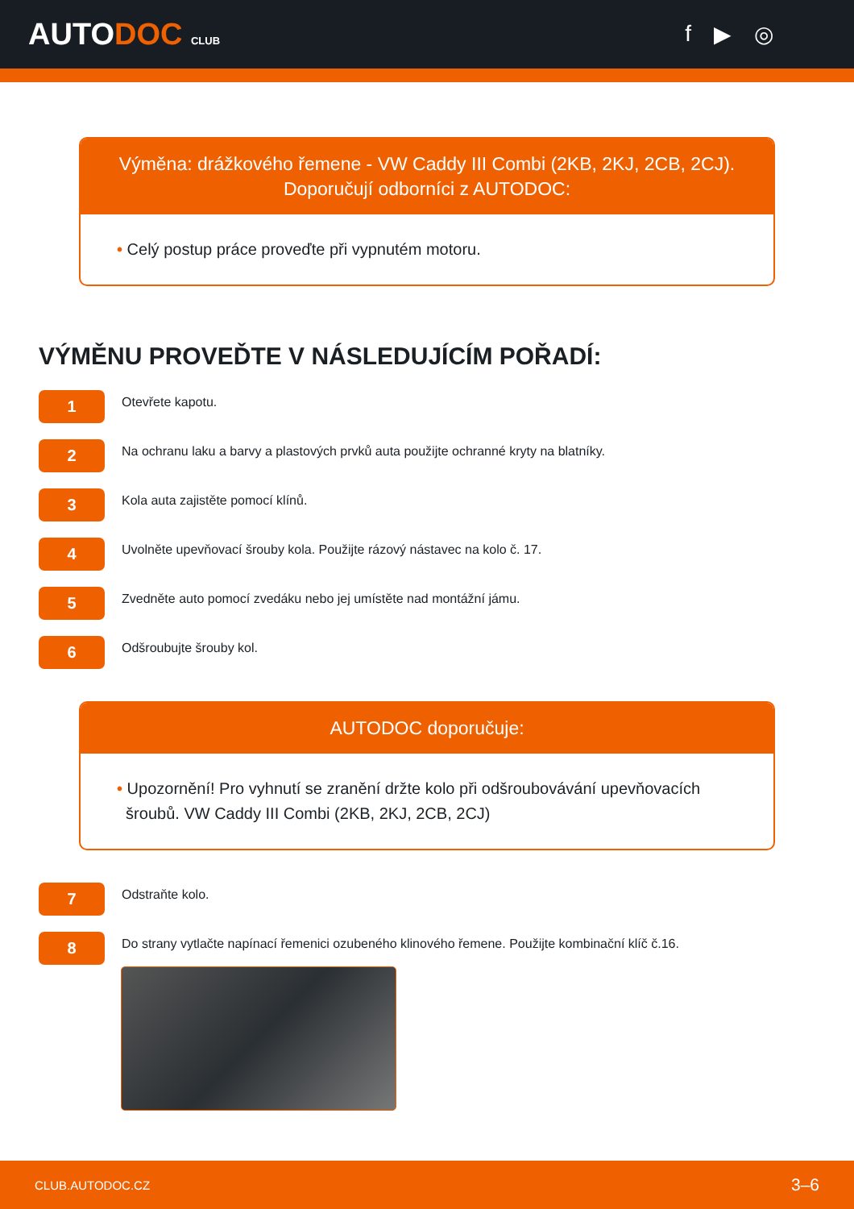AUTODOC CLUB
f ▶ ◎
Výměna: drážkového řemene - VW Caddy III Combi (2KB, 2KJ, 2CB, 2CJ).
Doporučují odborníci z AUTODOC:
• Celý postup práce proveďte při vypnutém motoru.
VÝMĚNU PROVEĎTE V NÁSLEDUJÍCÍM POŘADÍ:
1
Otevřete kapotu.
2
Na ochranu laku a barvy a plastových prvků auta použijte ochranné kryty na blatníky.
3
Kola auta zajistěte pomocí klínů.
4
Uvolněte upevňovací šrouby kola. Použijte rázový nástavec na kolo č. 17.
5
Zvedněte auto pomocí zvedáku nebo jej umístěte nad montážní jámu.
6
Odšroubujte šrouby kol.
AUTODOC doporučuje:
• Upozornění! Pro vyhnutí se zranění držte kolo při odšroubovávání upevňovacích
šroubů. VW Caddy III Combi (2KB, 2KJ, 2CB, 2CJ)
7
Odstraňte kolo.
8
Do strany vytlačte napínací řemenici ozubeného klinového řemene. Použijte kombinační klíč č.16.
CLUB.AUTODOC.CZ 3–6